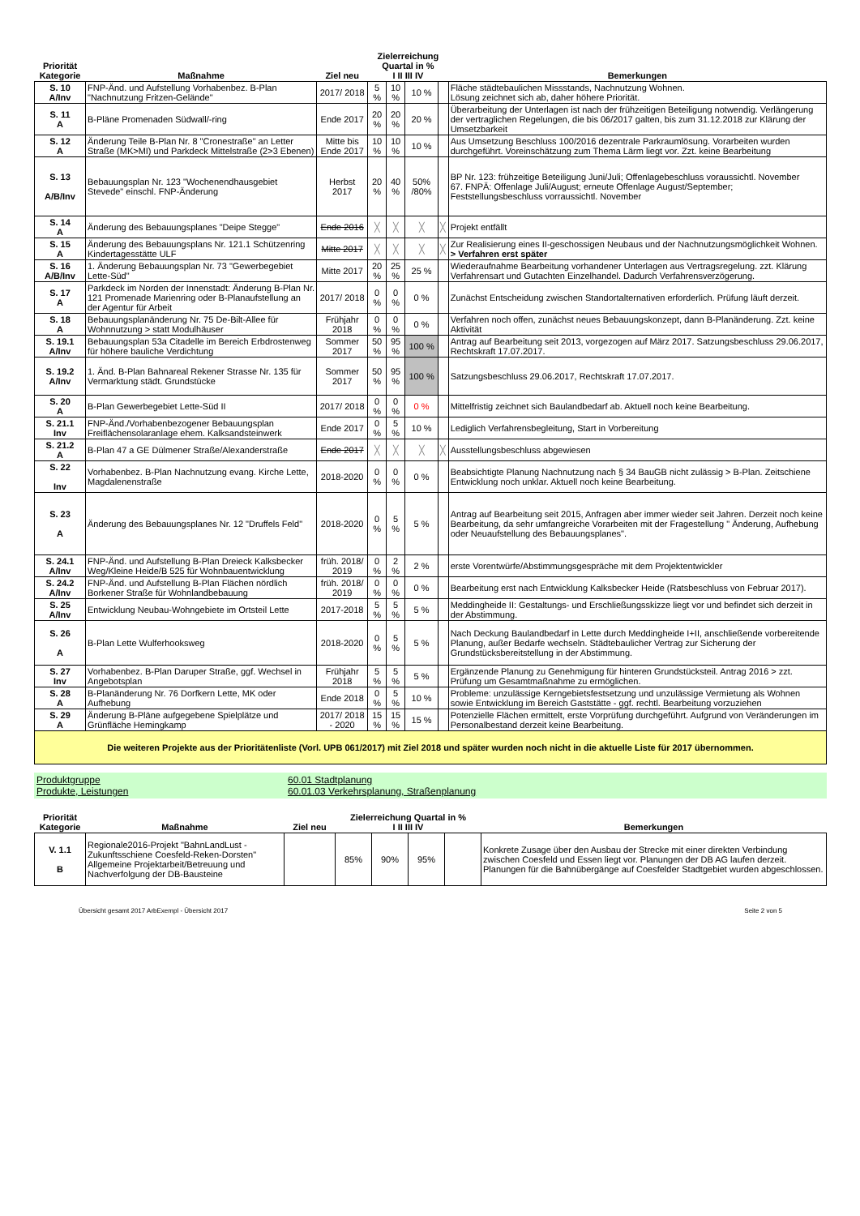| Priorität Kategorie | Maßnahme | Ziel neu | Zielerreichung Quartal in % I II III IV | | | | Bemerkungen |
| --- | --- | --- | --- | --- | --- | --- | --- |
| S. 10 A/Inv | FNP-Änd. und Aufstellung Vorhabenbez. B-Plan "Nachnutzung Fritzen-Gelände" | 2017/ 2018 | 5 % | 10 % | 10 % | | Fläche städtebaulichen Missstands, Nachnutzung Wohnen. Lösung zeichnet sich ab, daher höhere Priorität. |
| S. 11 A | B-Pläne Promenaden Südwall/-ring | Ende 2017 | 20 % | 20 % | 20 % | | Überarbeitung der Unterlagen ist nach der frühzeitigen Beteiligung notwendig. Verlängerung der vertraglichen Regelungen, die bis 06/2017 galten, bis zum 31.12.2018 zur Klärung der Umsetzbarkeit |
| S. 12 A | Änderung Teile B-Plan Nr. 8 "Cronestraße" an Letter Straße (MK>MI) und Parkdeck Mittelstraße (2>3 Ebenen) | Mitte bis Ende 2017 | 10 % | 10 % | 10 % | | Aus Umsetzung Beschluss 100/2016 dezentrale Parkraumlösung. Vorarbeiten wurden durchgeführt. Voreinschätzung zum Thema Lärm liegt vor. Zzt. keine Bearbeitung |
| S. 13 A/B/Inv | Bebauungsplan Nr. 123 "Wochenendhausgebiet Stevede" einschl. FNP-Änderung | Herbst 2017 | 20 % | 40 % | 50% /80% | | BP Nr. 123: frühzeitige Beteiligung Juni/Juli; Offenlagebeschluss voraussichtl. November 67. FNPÄ: Offenlage Juli/August; erneute Offenlage August/September; Feststellungsbeschluss vorraussichtl. November |
| S. 14 A | Änderung des Bebauungsplanes "Deipe Stegge" | Ende 2016 | ╳ | ╳ | ╳ | ╳ | Projekt entfällt |
| S. 15 A | Änderung des Bebauungsplans Nr. 121.1 Schützenring Kindertagesstätte ULF | Mitte 2017 | ╳ | ╳ | ╳ | ╳ | Zur Realisierung eines II-geschossigen Neubaus und der Nachnutzungsmöglichkeit Wohnen. > Verfahren erst später |
| S. 16 A/B/Inv | 1. Änderung Bebauungsplan Nr. 73 "Gewerbegebiet Lette-Süd" | Mitte 2017 | 20 % | 25 % | 25 % | | Wiederaufnahme Bearbeitung vorhandener Unterlagen aus Vertragsregelung. zzt. Klärung Verfahrensart und Gutachten Einzelhandel. Dadurch Verfahrensverzögerung. |
| S. 17 A | Parkdeck im Norden der Innenstadt: Änderung B-Plan Nr. 121 Promenade Marienring oder B-Planaufstellung an der Agentur für Arbeit | 2017/ 2018 | 0 % | 0 % | 0 % | | Zunächst Entscheidung zwischen Standortalternativen erforderlich. Prüfung läuft derzeit. |
| S. 18 A | Bebauungsplanänderung Nr. 75 De-Bilt-Allee für Wohnnutzung > statt Modulhäuser | Frühjahr 2018 | 0 % | 0 % | 0 % | | Verfahren noch offen, zunächst neues Bebauungskonzept, dann B-Planänderung. Zzt. keine Aktivität |
| S. 19.1 A/Inv | Bebauungsplan 53a Citadelle im Bereich Erbdrostenweg für höhere bauliche Verdichtung | Sommer 2017 | 50 % | 95 % | 100 % | | Antrag auf Bearbeitung seit 2013, vorgezogen auf März 2017. Satzungsbeschluss 29.06.2017, Rechtskraft 17.07.2017. |
| S. 19.2 A/Inv | 1. Änd. B-Plan Bahnareal Rekener Strasse Nr. 135 für Vermarktung städt. Grundstücke | Sommer 2017 | 50 % | 95 % | 100 % | | Satzungsbeschluss 29.06.2017, Rechtskraft 17.07.2017. |
| S. 20 A | B-Plan Gewerbegebiet Lette-Süd II | 2017/ 2018 | 0 % | 0 % | 0 % | | Mittelfristig zeichnet sich Baulandbedarf ab. Aktuell noch keine Bearbeitung. |
| S. 21.1 Inv | FNP-Änd./Vorhabenbezogener Bebauungsplan Freiflächensolaranlage ehem. Kalksandsteinwerk | Ende 2017 | 0 % | 5 % | 10 % | | Lediglich Verfahrensbegleitung, Start in Vorbereitung |
| S. 21.2 A | B-Plan 47 a GE Dülmener Straße/Alexanderstraße | Ende 2017 | ╳ | ╳ | ╳ | ╳ | Ausstellungsbeschluss abgewiesen |
| S. 22 Inv | Vorhabenbez. B-Plan Nachnutzung evang. Kirche Lette, Magdalenenstraße | 2018-2020 | 0 % | 0 % | 0 % | | Beabsichtigte Planung Nachnutzung nach § 34 BauGB nicht zulässig > B-Plan. Zeitschiene Entwicklung noch unklar. Aktuell noch keine Bearbeitung. |
| S. 23 A | Änderung des Bebauungsplanes Nr. 12 "Druffels Feld" | 2018-2020 | 0 % | 5 % | 5 % | | Antrag auf Bearbeitung seit 2015, Anfragen aber immer wieder seit Jahren. Derzeit noch keine Bearbeitung, da sehr umfangreiche Vorarbeiten mit der Fragestellung " Änderung, Aufhebung oder Neuaufstellung des Bebauungsplanes". |
| S. 24.1 A/Inv | FNP-Änd. und Aufstellung B-Plan Dreieck Kalksbecker Weg/Kleine Heide/B 525 für Wohnbauentwicklung | früh. 2018/ 2019 | 0 % | 2 % | 2 % | | erste Vorentwürfe/Abstimmungsgespräche mit dem Projektentwickler |
| S. 24.2 A/Inv | FNP-Änd. und Aufstellung B-Plan Flächen nördlich Borkener Straße für Wohnlandbebauung | früh. 2018/ 2019 | 0 % | 0 % | 0 % | | Bearbeitung erst nach Entwicklung Kalksbecker Heide (Ratsbeschluss von Februar 2017). |
| S. 25 A/Inv | Entwicklung Neubau-Wohngebiete im Ortsteil Lette | 2017-2018 | 5 % | 5 % | 5 % | | Meddingheide II: Gestaltungs- und Erschließungsskizze liegt vor und befindet sich derzeit in der Abstimmung. |
| S. 26 A | B-Plan Lette Wulferhooksweg | 2018-2020 | 0 % | 5 % | 5 % | | Nach Deckung Baulandbedarf in Lette durch Meddingheide I+II, anschließende vorbereitende Planung, außer Bedarfe wechseln. Städtebaulicher Vertrag zur Sicherung der Grundstücksbereitstellung in der Abstimmung. |
| S. 27 Inv | Vorhabenbez. B-Plan Daruper Straße, ggf. Wechsel in Angebotsplan | Frühjahr 2018 | 5 % | 5 % | 5 % | | Ergänzende Planung zu Genehmigung für hinteren Grundstücksteil. Antrag 2016 > zzt. Prüfung um Gesamtmaßnahme zu ermöglichen. |
| S. 28 A | B-Planänderung Nr. 76 Dorfkern Lette, MK oder Aufhebung | Ende 2018 | 0 % | 5 % | 10 % | | Probleme: unzulässige Kerngebietsfestsetzung und unzulässige Vermietung als Wohnen sowie Entwicklung im Bereich Gaststätte - ggf. rechtl. Bearbeitung vorzuziehen |
| S. 29 A | Änderung B-Pläne aufgegebene Spielplätze und Grünfläche Hemingkamp | 2017/ 2018 - 2020 | 15 % | 15 % | 15 % | | Potenzielle Flächen ermittelt, erste Vorprüfung durchgeführt. Aufgrund von Veränderungen im Personalbestand derzeit keine Bearbeitung. |
| Die weiteren Projekte aus der Prioritätenliste (Vorl. UPB 061/2017) mit Ziel 2018 und später wurden noch nicht in die aktuelle Liste für 2017 übernommen. | | | | | | | |
Produktgruppe 60.01 Stadtplanung Produkte, Leistungen 60.01.03 Verkehrsplanung, Straßenplanung
| Priorität Kategorie | Maßnahme | Ziel neu | Zielerreichung Quartal in % I II III IV | | | | Bemerkungen |
| --- | --- | --- | --- | --- | --- | --- | --- |
| V. 1.1 B | Regionale2016-Projekt "BahnLandLust - Zukunftsschiene Coesfeld-Reken-Dorsten" Allgemeine Projektarbeit/Betreuung und Nachverfolgung der DB-Bausteine | | 85% | 90% | 95% | | Konkrete Zusage über den Ausbau der Strecke mit einer direkten Verbindung zwischen Coesfeld und Essen liegt vor. Planungen der DB AG laufen derzeit. Planungen für die Bahnübergänge auf Coesfelder Stadtgebiet wurden abgeschlossen. |
Übersicht gesamt 2017 ArbExempl - Übersicht 2017 Seite 2 von 5